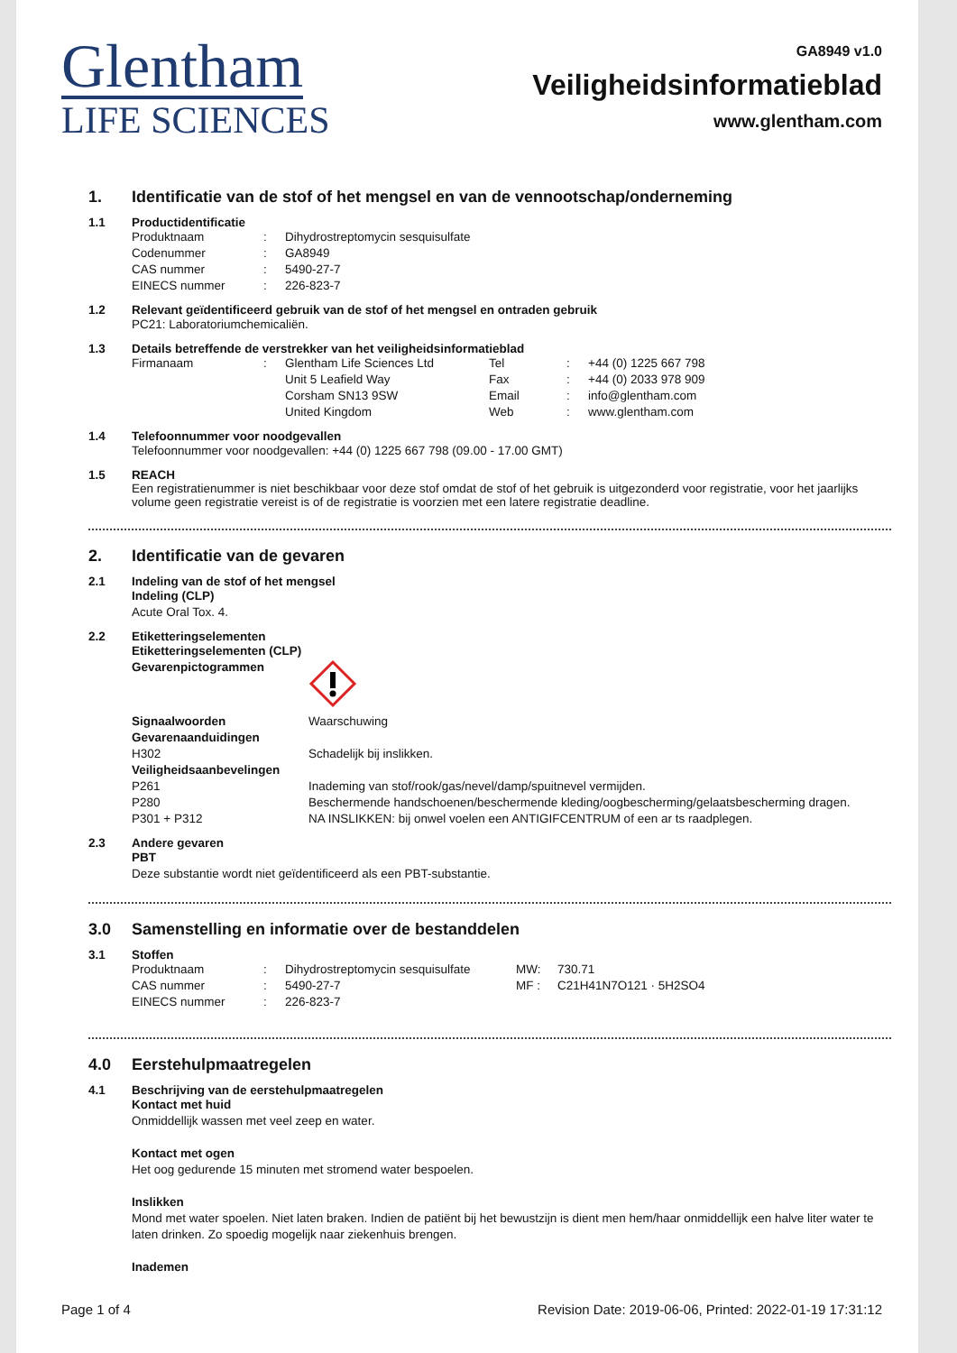Glentham
LIFE SCIENCES
GA8949 v1.0
Veiligheidsinformatieblad
www.glentham.com
1. Identificatie van de stof of het mengsel en van de vennootschap/onderneming
1.1 Productidentificatie
| Produktnaam | : | Dihydrostreptomycin sesquisulfate |
| Codenummer | : | GA8949 |
| CAS nummer | : | 5490-27-7 |
| EINECS nummer | : | 226-823-7 |
1.2 Relevant geïdentificeerd gebruik van de stof of het mengsel en ontraden gebruik
PC21: Laboratoriumchemicaliën.
1.3 Details betreffende de verstrekker van het veiligheidsinformatieblad
| Firmanaam | : | Glentham Life Sciences Ltd | Tel | : | +44 (0) 1225 667 798 |
| | | Unit 5 Leafield Way | Fax | : | +44 (0) 2033 978 909 |
| | | Corsham SN13 9SW | Email | : | info@glentham.com |
| | | United Kingdom | Web | : | www.glentham.com |
1.4 Telefoonnummer voor noodgevallen
Telefoonnummer voor noodgevallen: +44 (0) 1225 667 798 (09.00 - 17.00 GMT)
1.5 REACH
Een registratienummer is niet beschikbaar voor deze stof omdat de stof of het gebruik is uitgezonderd voor registratie, voor het jaarlijks volume geen registratie vereist is of de registratie is voorzien met een latere registratie deadline.
2. Identificatie van de gevaren
2.1 Indeling van de stof of het mengsel
Indeling (CLP)
Acute Oral Tox. 4.
2.2 Etiketteringselementen
Etiketteringselementen (CLP)
| Gevarenpictogrammen | |
| Signaalwoorden | Waarschuwing |
| Gevarenaanduidingen | |
| H302 | Schadelijk bij inslikken. |
| Veiligheidsaanbevelingen | |
| P261 | Inademing van stof/rook/gas/nevel/damp/spuitnevel vermijden. |
| P280 | Beschermende handschoenen/beschermende kleding/oogbescherming/gelaatsbescherming dragen. |
| P301 + P312 | NA INSLIKKEN: bij onwel voelen een ANTIGIFCENTRUM of een ar ts raadplegen. |
2.3 Andere gevaren
PBT
Deze substantie wordt niet geïdentificeerd als een PBT-substantie.
3.0 Samenstelling en informatie over de bestanddelen
3.1 Stoffen
| Produktnaam | : | Dihydrostreptomycin sesquisulfate | MW: | 730.71 |
| CAS nummer | : | 5490-27-7 | MF : | C21H41N7O121 · 5H2SO4 |
| EINECS nummer | : | 226-823-7 | | |
4.0 Eerstehulpmaatregelen
4.1 Beschrijving van de eerstehulpmaatregelen
Kontact met huid
Onmiddellijk wassen met veel zeep en water.
Kontact met ogen
Het oog gedurende 15 minuten met stromend water bespoelen.
Inslikken
Mond met water spoelen. Niet laten braken. Indien de patiënt bij het bewustzijn is dient men hem/haar onmiddellijk een halve liter water te laten drinken. Zo spoedig mogelijk naar ziekenhuis brengen.
Inademen
Page 1 of 4 Revision Date: 2019-06-06, Printed: 2022-01-19 17:31:12